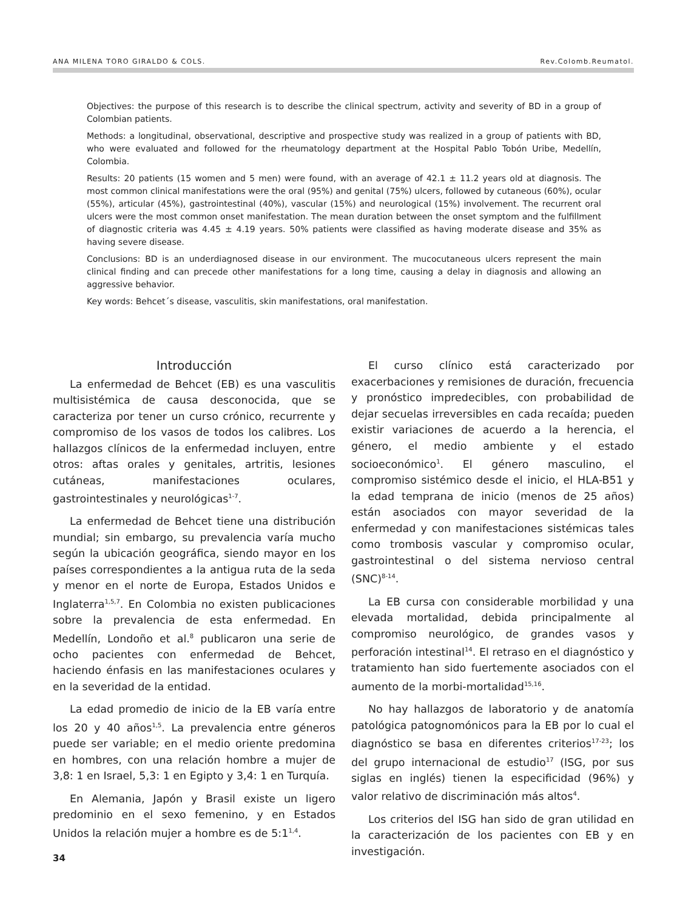ANA MILENA TORO GIRALDO & COLS. Rev.Colomb.Reumatol.
Objectives: the purpose of this research is to describe the clinical spectrum, activity and severity of BD in a group of Colombian patients.
Methods: a longitudinal, observational, descriptive and prospective study was realized in a group of patients with BD, who were evaluated and followed for the rheumatology department at the Hospital Pablo Tobón Uribe, Medellín, Colombia.
Results: 20 patients (15 women and 5 men) were found, with an average of 42.1 ± 11.2 years old at diagnosis. The most common clinical manifestations were the oral (95%) and genital (75%) ulcers, followed by cutaneous (60%), ocular (55%), articular (45%), gastrointestinal (40%), vascular (15%) and neurological (15%) involvement. The recurrent oral ulcers were the most common onset manifestation. The mean duration between the onset symptom and the fulfillment of diagnostic criteria was 4.45 ± 4.19 years. 50% patients were classified as having moderate disease and 35% as having severe disease.
Conclusions: BD is an underdiagnosed disease in our environment. The mucocutaneous ulcers represent the main clinical finding and can precede other manifestations for a long time, causing a delay in diagnosis and allowing an aggressive behavior.
Key words: Behcet´s disease, vasculitis, skin manifestations, oral manifestation.
Introducción
La enfermedad de Behcet (EB) es una vasculitis multisistémica de causa desconocida, que se caracteriza por tener un curso crónico, recurrente y compromiso de los vasos de todos los calibres. Los hallazgos clínicos de la enfermedad incluyen, entre otros: aftas orales y genitales, artritis, lesiones cutáneas, manifestaciones oculares, gastrointestinales y neurológicas<sup>1-7</sup>.
La enfermedad de Behcet tiene una distribución mundial; sin embargo, su prevalencia varía mucho según la ubicación geográfica, siendo mayor en los países correspondientes a la antigua ruta de la seda y menor en el norte de Europa, Estados Unidos e Inglaterra<sup>1,5,7</sup>. En Colombia no existen publicaciones sobre la prevalencia de esta enfermedad. En Medellín, Londoño et al.<sup>8</sup> publicaron una serie de ocho pacientes con enfermedad de Behcet, haciendo énfasis en las manifestaciones oculares y en la severidad de la entidad.
La edad promedio de inicio de la EB varía entre los 20 y 40 años<sup>1,5</sup>. La prevalencia entre géneros puede ser variable; en el medio oriente predomina en hombres, con una relación hombre a mujer de 3,8: 1 en Israel, 5,3: 1 en Egipto y 3,4: 1 en Turquía.
En Alemania, Japón y Brasil existe un ligero predominio en el sexo femenino, y en Estados Unidos la relación mujer a hombre es de 5:1<sup>1,4</sup>.
El curso clínico está caracterizado por exacerbaciones y remisiones de duración, frecuencia y pronóstico impredecibles, con probabilidad de dejar secuelas irreversibles en cada recaída; pueden existir variaciones de acuerdo a la herencia, el género, el medio ambiente y el estado socioeconómico<sup>1</sup>. El género masculino, el compromiso sistémico desde el inicio, el HLA-B51 y la edad temprana de inicio (menos de 25 años) están asociados con mayor severidad de la enfermedad y con manifestaciones sistémicas tales como trombosis vascular y compromiso ocular, gastrointestinal o del sistema nervioso central (SNC)<sup>8-14</sup>.
La EB cursa con considerable morbilidad y una elevada mortalidad, debida principalmente al compromiso neurológico, de grandes vasos y perforación intestinal<sup>14</sup>. El retraso en el diagnóstico y tratamiento han sido fuertemente asociados con el aumento de la morbi-mortalidad<sup>15,16</sup>.
No hay hallazgos de laboratorio y de anatomía patológica patognomónicos para la EB por lo cual el diagnóstico se basa en diferentes criterios<sup>17-23</sup>; los del grupo internacional de estudio<sup>17</sup> (ISG, por sus siglas en inglés) tienen la especificidad (96%) y valor relativo de discriminación más altos<sup>4</sup>.
Los criterios del ISG han sido de gran utilidad en la caracterización de los pacientes con EB y en investigación.
34